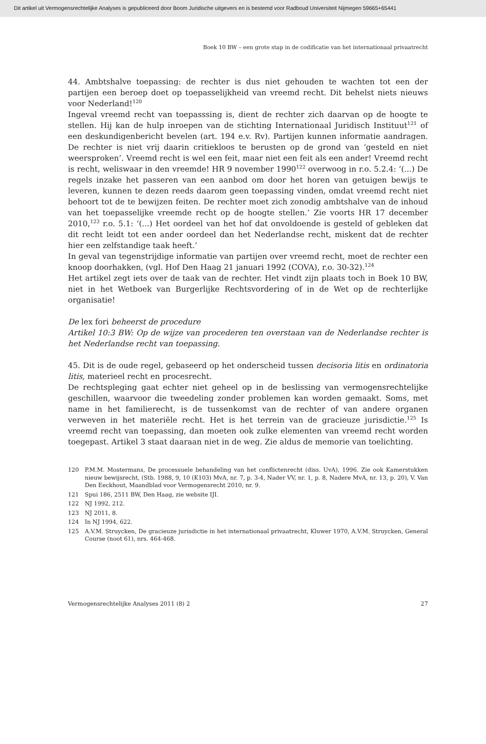Dit artikel uit Vermogensrechtelijke Analyses is gepubliceerd door Boom Juridische uitgevers en is bestemd voor Radboud Universiteit Nijmegen 59665+65441
Boek 10 BW – een grote stap in de codificatie van het internationaal privaatrecht
44. Ambtshalve toepassing: de rechter is dus niet gehouden te wachten tot een der partijen een beroep doet op toepasselijkheid van vreemd recht. Dit behelst niets nieuws voor Nederland!<sup>120</sup>
Ingeval vreemd recht van toepasssing is, dient de rechter zich daarvan op de hoogte te stellen. Hij kan de hulp inroepen van de stichting Internationaal Juridisch Instituut<sup>121</sup> of een deskundigenbericht bevelen (art. 194 e.v. Rv). Partijen kunnen informatie aandragen. De rechter is niet vrij daarin critiekloos te berusten op de grond van ‘gesteld en niet weersproken’. Vreemd recht is wel een feit, maar niet een feit als een ander! Vreemd recht is recht, weliswaar in den vreemde! HR 9 november 1990<sup>122</sup> overwoog in r.o. 5.2.4: ‘(...) De regels inzake het passeren van een aanbod om door het horen van getuigen bewijs te leveren, kunnen te dezen reeds daarom geen toepassing vinden, omdat vreemd recht niet behoort tot de te bewijzen feiten. De rechter moet zich zonodig ambtshalve van de inhoud van het toepasselijke vreemde recht op de hoogte stellen.’ Zie voorts HR 17 december 2010,<sup>123</sup> r.o. 5.1: ‘(...) Het oordeel van het hof dat onvoldoende is gesteld of gebleken dat dit recht leidt tot een ander oordeel dan het Nederlandse recht, miskent dat de rechter hier een zelfstandige taak heeft.’
In geval van tegenstrijdige informatie van partijen over vreemd recht, moet de rechter een knoop doorhakken, (vgl. Hof Den Haag 21 januari 1992 (COVA), r.o. 30-32).<sup>124</sup>
Het artikel zegt iets over de taak van de rechter. Het vindt zijn plaats toch in Boek 10 BW, niet in het Wetboek van Burgerlijke Rechtsvordering of in de Wet op de rechterlijke organisatie!
De lex fori beheerst de procedure
Artikel 10:3 BW: Op de wijze van procederen ten overstaan van de Nederlandse rechter is het Nederlandse recht van toepassing.
45. Dit is de oude regel, gebaseerd op het onderscheid tussen decisoria litis en ordinatoria litis, materieel recht en procesrecht.
De rechtspleging gaat echter niet geheel op in de beslissing van vermogensrechtelijke geschillen, waarvoor die tweedeling zonder problemen kan worden gemaakt. Soms, met name in het familierecht, is de tussenkomst van de rechter of van andere organen verweven in het materiële recht. Het is het terrein van de gracieuze jurisdictie.<sup>125</sup> Is vreemd recht van toepassing, dan moeten ook zulke elementen van vreemd recht worden toegepast. Artikel 3 staat daaraan niet in de weg. Zie aldus de memorie van toelichting.
120 P.M.M. Mostermans, De processuele behandeling van het conflictenrecht (diss. UvA), 1996. Zie ook Kamerstukken nieuw bewijsrecht, (Stb. 1988, 9, 10 (K103) MvA, nr. 7, p. 3-4, Nader VV, nr. 1, p. 8, Nadere MvA, nr. 13, p. 20), V. Van Den Eeckhout, Maandblad voor Vermogensrecht 2010, nr. 9.
121 Spui 186, 2511 BW, Den Haag, zie website IJI.
122 NJ 1992, 212.
123 NJ 2011, 8.
124 In NJ 1994, 622.
125 A.V.M. Struycken, De gracieuze jurisdictie in het internationaal privaatrecht, Kluwer 1970, A.V.M. Struycken, General Course (noot 61), nrs. 464-468.
Vermogensrechtelijke Analyses 2011 (8) 2 27